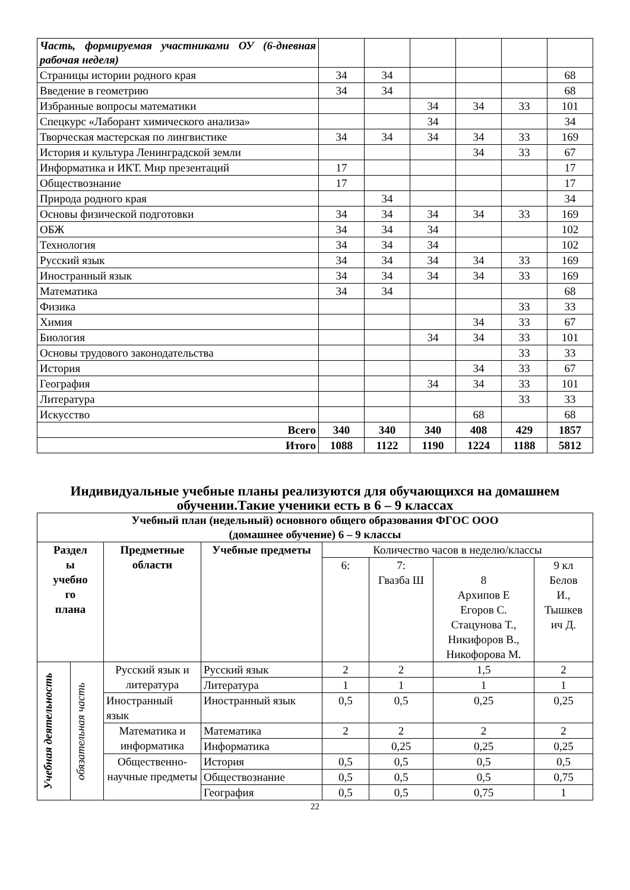| Часть, формируемая участниками ОУ (6-дневная рабочая неделя) | | | | | | |
| Страницы истории родного края | 34 | 34 | | | | 68 |
| Введение в геометрию | 34 | 34 | | | | 68 |
| Избранные вопросы математики | | | 34 | 34 | 33 | 101 |
| Спецкурс «Лаборант химического анализа» | | | 34 | | | 34 |
| Творческая мастерская по лингвистике | 34 | 34 | 34 | 34 | 33 | 169 |
| История и культура Ленинградской земли | | | | 34 | 33 | 67 |
| Информатика и ИКТ. Мир презентаций | 17 | | | | | 17 |
| Обществознание | 17 | | | | | 17 |
| Природа родного края | | 34 | | | | 34 |
| Основы физической подготовки | 34 | 34 | 34 | 34 | 33 | 169 |
| ОБЖ | 34 | 34 | 34 | | | 102 |
| Технология | 34 | 34 | 34 | | | 102 |
| Русский язык | 34 | 34 | 34 | 34 | 33 | 169 |
| Иностранный язык | 34 | 34 | 34 | 34 | 33 | 169 |
| Математика | 34 | 34 | | | | 68 |
| Физика | | | | | 33 | 33 |
| Химия | | | | 34 | 33 | 67 |
| Биология | | | 34 | 34 | 33 | 101 |
| Основы трудового законодательства | | | | | 33 | 33 |
| История | | | | 34 | 33 | 67 |
| География | | | 34 | 34 | 33 | 101 |
| Литература | | | | | 33 | 33 |
| Искусство | | | | 68 | | 68 |
| Всего | 340 | 340 | 340 | 408 | 429 | 1857 |
| Итого | 1088 | 1122 | 1190 | 1224 | 1188 | 5812 |
Индивидуальные учебные планы реализуются для обучающихся на домашнем обучении.Такие ученики есть в 6 – 9 классах
| Учебный план (недельный) основного общего образования ФГОС ООО (домашнее обучение) 6 – 9 классы | | | | | | | |
| --- | --- | --- | --- | --- | --- | --- | --- |
| Раздел ы учебно го плана | | Предметные области | Учебные предметы | Количество часов в неделю/классы | | | |
| | | | | 6: | 7: Гвазба Ш | 8 Архипов Е Егоров С. Стацунова Т., Никифоров В., Никофорова М. | 9 кл Белов И., Тышкев ич Д. |
| Учебная деятельность | обязательная часть | Русский язык и литература | Русский язык | 2 | 2 | 1,5 | 2 |
| | | | Литература | 1 | 1 | 1 | 1 |
| | | Иностранный язык | Иностранный язык | 0,5 | 0,5 | 0,25 | 0,25 |
| | | Математика и информатика | Математика | 2 | 2 | 2 | 2 |
| | | | Информатика | | 0,25 | 0,25 | 0,25 |
| | | Общественно-научные предметы | История | 0,5 | 0,5 | 0,5 | 0,5 |
| | | | Обществознание | 0,5 | 0,5 | 0,5 | 0,75 |
| | | | География | 0,5 | 0,5 | 0,75 | 1 |
22